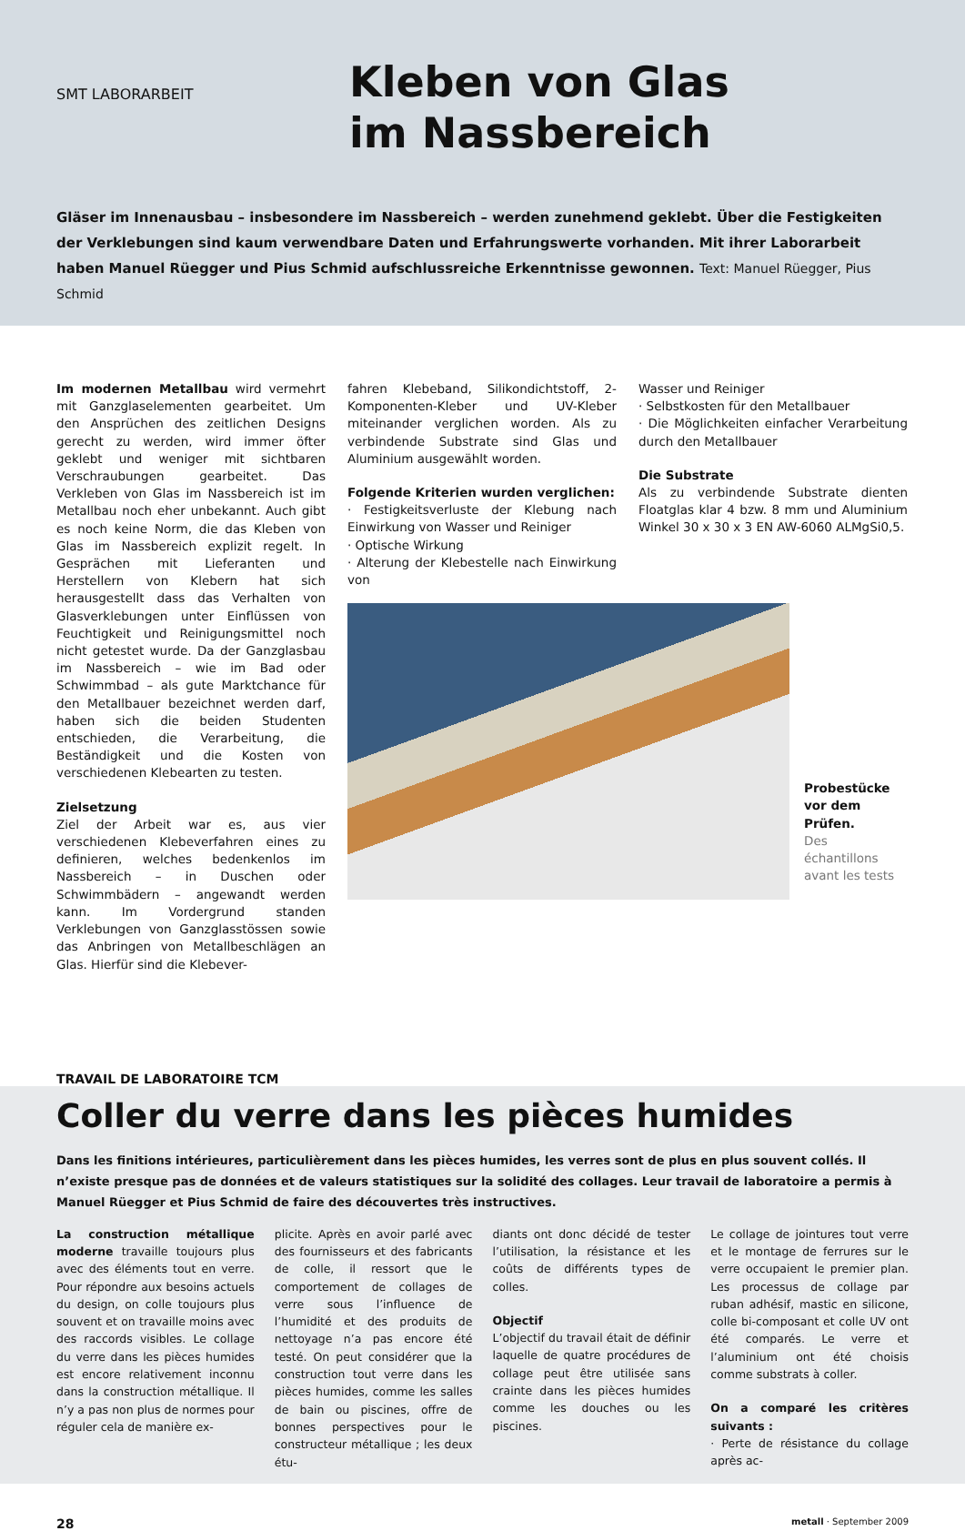SMT LABORARBEIT
Kleben von Glas
im Nassbereich
Gläser im Innenausbau – insbesondere im Nassbereich – werden zunehmend geklebt. Über die Festigkeiten der Verklebungen sind kaum verwendbare Daten und Erfahrungswerte vorhanden. Mit ihrer Laborarbeit haben Manuel Rüegger und Pius Schmid aufschlussreiche Erkenntnisse gewonnen. Text: Manuel Rüegger, Pius Schmid
Im modernen Metallbau wird vermehrt mit Ganzglaselementen gearbeitet. Um den Ansprüchen des zeitlichen Designs gerecht zu werden, wird immer öfter geklebt und weniger mit sichtbaren Verschraubungen gearbeitet. Das Verkleben von Glas im Nassbereich ist im Metallbau noch eher unbekannt. Auch gibt es noch keine Norm, die das Kleben von Glas im Nassbereich explizit regelt. In Gesprächen mit Lieferanten und Herstellern von Klebern hat sich herausgestellt dass das Verhalten von Glasverklebungen unter Einflüssen von Feuchtigkeit und Reinigungsmittel noch nicht getestet wurde. Da der Ganzglasbau im Nassbereich – wie im Bad oder Schwimmbad – als gute Marktchance für den Metallbauer bezeichnet werden darf, haben sich die beiden Studenten entschieden, die Verarbeitung, die Beständigkeit und die Kosten von verschiedenen Klebearten zu testen.
Zielsetzung
Ziel der Arbeit war es, aus vier verschiedenen Klebeverfahren eines zu definieren, welches bedenkenlos im Nassbereich – in Duschen oder Schwimmbädern – angewandt werden kann. Im Vordergrund standen Verklebungen von Ganzglasstössen sowie das Anbringen von Metallbeschlägen an Glas. Hierfür sind die Klebever-
fahren Klebeband, Silikondichtstoff, 2-Komponenten-Kleber und UV-Kleber miteinander verglichen worden. Als zu verbindende Substrate sind Glas und Aluminium ausgewählt worden.
Folgende Kriterien wurden verglichen:
· Festigkeitsverluste der Klebung nach Einwirkung von Wasser und Reiniger
· Optische Wirkung
· Alterung der Klebestelle nach Einwirkung von
Wasser und Reiniger
· Selbstkosten für den Metallbauer
· Die Möglichkeiten einfacher Verarbeitung durch den Metallbauer
Die Substrate
Als zu verbindende Substrate dienten Floatglas klar 4 bzw. 8 mm und Aluminium Winkel 30 x 30 x 3 EN AW-6060 ALMgSi0,5.
Probestücke vor dem Prüfen.
Des échantillons avant les tests
TRAVAIL DE LABORATOIRE TCM
Coller du verre dans les pièces humides
Dans les finitions intérieures, particulièrement dans les pièces humides, les verres sont de plus en plus souvent collés. Il n’existe presque pas de données et de valeurs statistiques sur la solidité des collages. Leur travail de laboratoire a permis à Manuel Rüegger et Pius Schmid de faire des découvertes très instructives.
La construction métallique moderne travaille toujours plus avec des éléments tout en verre. Pour répondre aux besoins actuels du design, on colle toujours plus souvent et on travaille moins avec des raccords visibles. Le collage du verre dans les pièces humides est encore relativement inconnu dans la construction métallique. Il n’y a pas non plus de normes pour réguler cela de manière ex-
plicite. Après en avoir parlé avec des fournisseurs et des fabricants de colle, il ressort que le comportement de collages de verre sous l’influence de l’humidité et des produits de nettoyage n’a pas encore été testé. On peut considérer que la construction tout verre dans les pièces humides, comme les salles de bain ou piscines, offre de bonnes perspectives pour le constructeur métallique ; les deux étu-
diants ont donc décidé de tester l’utilisation, la résistance et les coûts de différents types de colles.
Objectif
L’objectif du travail était de définir laquelle de quatre procédures de collage peut être utilisée sans crainte dans les pièces humides comme les douches ou les piscines.
Le collage de jointures tout verre et le montage de ferrures sur le verre occupaient le premier plan. Les processus de collage par ruban adhésif, mastic en silicone, colle bi-composant et colle UV ont été comparés. Le verre et l’aluminium ont été choisis comme substrats à coller.
On a comparé les critères suivants :
· Perte de résistance du collage après ac-
28 metall · September 2009